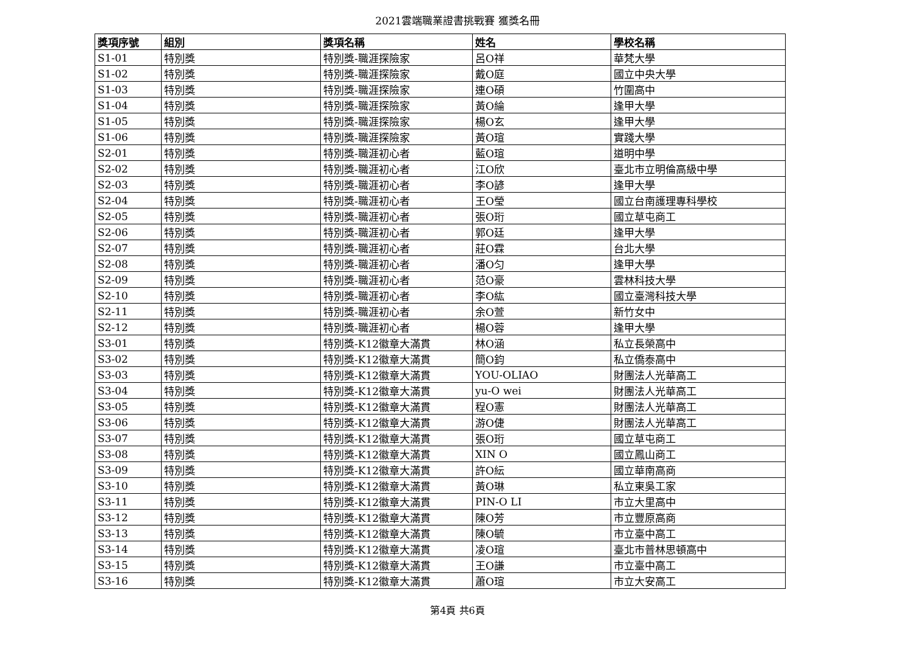2021雲端職業證書挑戰賽 獲獎名冊
| 獎項序號 | 組別 | 獎項名稱 | 姓名 | 學校名稱 |
| --- | --- | --- | --- | --- |
| S1-01 | 特別獎 | 特別獎-職涯探險家 | 呂O祥 | 華梵大學 |
| S1-02 | 特別獎 | 特別獎-職涯探險家 | 戴O庭 | 國立中央大學 |
| S1-03 | 特別獎 | 特別獎-職涯探險家 | 連O碩 | 竹圍高中 |
| S1-04 | 特別獎 | 特別獎-職涯探險家 | 黃O綸 | 逢甲大學 |
| S1-05 | 特別獎 | 特別獎-職涯探險家 | 楊O玄 | 逢甲大學 |
| S1-06 | 特別獎 | 特別獎-職涯探險家 | 黃O瑄 | 實踐大學 |
| S2-01 | 特別獎 | 特別獎-職涯初心者 | 藍O瑄 | 道明中學 |
| S2-02 | 特別獎 | 特別獎-職涯初心者 | 江O欣 | 臺北市立明倫高級中學 |
| S2-03 | 特別獎 | 特別獎-職涯初心者 | 李O諺 | 逢甲大學 |
| S2-04 | 特別獎 | 特別獎-職涯初心者 | 王O瑩 | 國立台南護理專科學校 |
| S2-05 | 特別獎 | 特別獎-職涯初心者 | 張O珩 | 國立草屯商工 |
| S2-06 | 特別獎 | 特別獎-職涯初心者 | 郭O廷 | 逢甲大學 |
| S2-07 | 特別獎 | 特別獎-職涯初心者 | 莊O霖 | 台北大學 |
| S2-08 | 特別獎 | 特別獎-職涯初心者 | 潘O匀 | 逢甲大學 |
| S2-09 | 特別獎 | 特別獎-職涯初心者 | 范O豪 | 雲林科技大學 |
| S2-10 | 特別獎 | 特別獎-職涯初心者 | 李O紘 | 國立臺灣科技大學 |
| S2-11 | 特別獎 | 特別獎-職涯初心者 | 余O萱 | 新竹女中 |
| S2-12 | 特別獎 | 特別獎-職涯初心者 | 楊O蓉 | 逢甲大學 |
| S3-01 | 特別獎 | 特別獎-K12徽章大滿貫 | 林O涵 | 私立長榮高中 |
| S3-02 | 特別獎 | 特別獎-K12徽章大滿貫 | 簡O鈞 | 私立僑泰高中 |
| S3-03 | 特別獎 | 特別獎-K12徽章大滿貫 | YOU-OLIAO | 財團法人光華高工 |
| S3-04 | 特別獎 | 特別獎-K12徽章大滿貫 | yu-O wei | 財團法人光華高工 |
| S3-05 | 特別獎 | 特別獎-K12徽章大滿貫 | 程O憲 | 財團法人光華高工 |
| S3-06 | 特別獎 | 特別獎-K12徽章大滿貫 | 游O倢 | 財團法人光華高工 |
| S3-07 | 特別獎 | 特別獎-K12徽章大滿貫 | 張O珩 | 國立草屯商工 |
| S3-08 | 特別獎 | 特別獎-K12徽章大滿貫 | XIN O | 國立鳳山商工 |
| S3-09 | 特別獎 | 特別獎-K12徽章大滿貫 | 許O紜 | 國立華南高商 |
| S3-10 | 特別獎 | 特別獎-K12徽章大滿貫 | 黃O琳 | 私立東吳工家 |
| S3-11 | 特別獎 | 特別獎-K12徽章大滿貫 | PIN-O LI | 市立大里高中 |
| S3-12 | 特別獎 | 特別獎-K12徽章大滿貫 | 陳O芳 | 市立豐原高商 |
| S3-13 | 特別獎 | 特別獎-K12徽章大滿貫 | 陳O毓 | 市立臺中高工 |
| S3-14 | 特別獎 | 特別獎-K12徽章大滿貫 | 凌O瑄 | 臺北市普林思頓高中 |
| S3-15 | 特別獎 | 特別獎-K12徽章大滿貫 | 王O謙 | 市立臺中高工 |
| S3-16 | 特別獎 | 特別獎-K12徽章大滿貫 | 蕭O瑄 | 市立大安高工 |
第4頁 共6頁